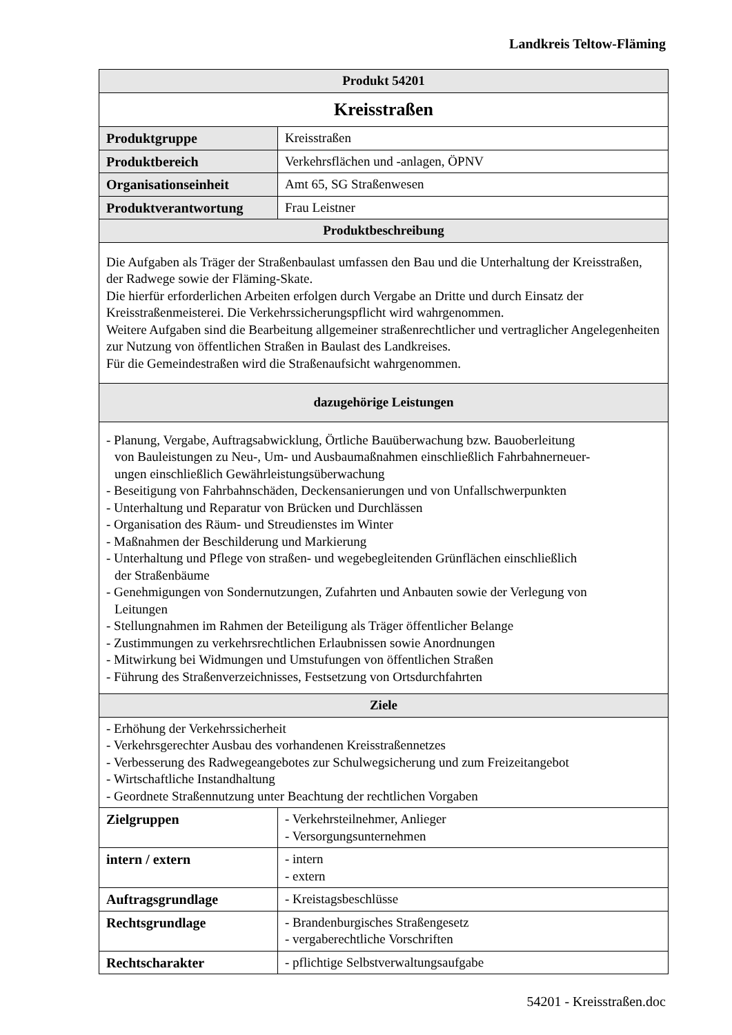Landkreis Teltow-Fläming
| Produkt 54201 | |
| --- | --- |
| Kreisstraßen | |
| Produktgruppe | Kreisstraßen |
| Produktbereich | Verkehrsflächen und -anlagen, ÖPNV |
| Organisationseinheit | Amt 65, SG Straßenwesen |
| Produktverantwortung | Frau Leistner |
| Produktbeschreibung | |
| Die Aufgaben als Träger der Straßenbaulast umfassen den Bau und die Unterhaltung der Kreisstraßen, der Radwege sowie der Fläming-Skate. Die hierfür erforderlichen Arbeiten erfolgen durch Vergabe an Dritte und durch Einsatz der Kreisstraßenmeisterei. Die Verkehrssicherungspflicht wird wahrgenommen. Weitere Aufgaben sind die Bearbeitung allgemeiner straßenrechtlicher und vertraglicher Angelegenheiten zur Nutzung von öffentlichen Straßen in Baulast des Landkreises. Für die Gemeindestraßen wird die Straßenaufsicht wahrgenommen. | |
| dazugehörige Leistungen | |
| - Planung, Vergabe, Auftragsabwicklung, Örtliche Bauüberwachung bzw. Bauoberleitung von Bauleistungen zu Neu-, Um- und Ausbaumaßnahmen einschließlich Fahrbahnerneuer- ungen einschließlich Gewährleistungsüberwachung - Beseitigung von Fahrbahnschäden, Deckensanierungen und von Unfallschwerpunkten - Unterhaltung und Reparatur von Brücken und Durchlässen - Organisation des Räum- und Streudienstes im Winter - Maßnahmen der Beschilderung und Markierung - Unterhaltung und Pflege von straßen- und wegebegleitenden Grünflächen einschließlich der Straßenbäume - Genehmigungen von Sondernutzungen, Zufahrten und Anbauten sowie der Verlegung von Leitungen - Stellungnahmen im Rahmen der Beteiligung als Träger öffentlicher Belange - Zustimmungen zu verkehrsrechtlichen Erlaubnissen sowie Anordnungen - Mitwirkung bei Widmungen und Umstufungen von öffentlichen Straßen - Führung des Straßenverzeichnisses, Festsetzung von Ortsdurchfahrten | |
| Ziele | |
| - Erhöhung der Verkehrssicherheit - Verkehrsgerechter Ausbau des vorhandenen Kreisstraßennetzes - Verbesserung des Radwegeangebotes zur Schulwegsicherung und zum Freizeitangebot - Wirtschaftliche Instandhaltung - Geordnete Straßennutzung unter Beachtung der rechtlichen Vorgaben | |
| Zielgruppen | - Verkehrsteilnehmer, Anlieger - Versorgungsunternehmen |
| intern / extern | - intern - extern |
| Auftragsgrundlage | - Kreistagsbeschlüsse |
| Rechtsgrundlage | - Brandenburgisches Straßengesetz - vergaberechtliche Vorschriften |
| Rechtscharakter | - pflichtige Selbstverwaltungsaufgabe |
54201 - Kreisstraßen.doc